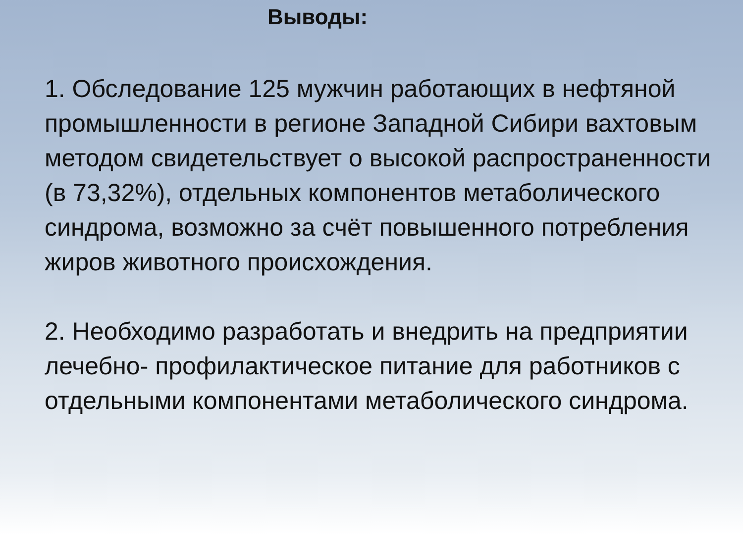Выводы:
1. Обследование 125 мужчин работающих в нефтяной промышленности в регионе Западной Сибири вахтовым методом свидетельствует о высокой распространенности (в 73,32%), отдельных компонентов метаболического синдрома, возможно за счёт повышенного потребления жиров животного происхождения.
2. Необходимо разработать и внедрить на предприятии лечебно- профилактическое питание для работников с отдельными компонентами метаболического синдрома.